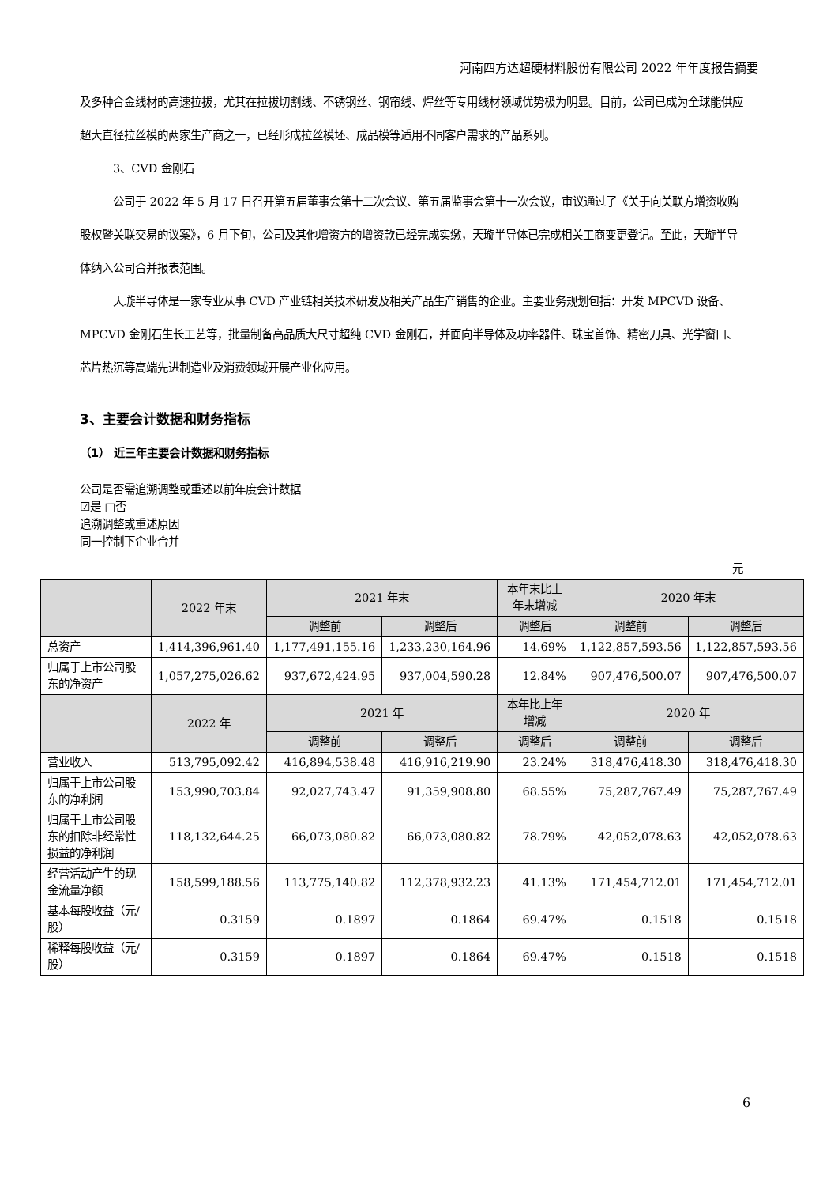河南四方达超硬材料股份有限公司 2022 年年度报告摘要
及多种合金线材的高速拉拔，尤其在拉拔切割线、不锈钢丝、钢帘线、焊丝等专用线材领域优势极为明显。目前，公司已成为全球能供应超大直径拉丝模的两家生产商之一，已经形成拉丝模坯、成品模等适用不同客户需求的产品系列。
3、CVD 金刚石
公司于 2022 年 5 月 17 日召开第五届董事会第十二次会议、第五届监事会第十一次会议，审议通过了《关于向关联方增资收购股权暨关联交易的议案》，6 月下旬，公司及其他增资方的增资款已经完成实缴，天璇半导体已完成相关工商变更登记。至此，天璇半导体纳入公司合并报表范围。
天璇半导体是一家专业从事 CVD 产业链相关技术研发及相关产品生产销售的企业。主要业务规划包括：开发 MPCVD 设备、MPCVD 金刚石生长工艺等，批量制备高品质大尺寸超纯 CVD 金刚石，并面向半导体及功率器件、珠宝首饰、精密刀具、光学窗口、芯片热沉等高端先进制造业及消费领域开展产业化应用。
3、主要会计数据和财务指标
（1） 近三年主要会计数据和财务指标
公司是否需追溯调整或重述以前年度会计数据
☑是 □否
追溯调整或重述原因
同一控制下企业合并
元
| | 2022 年末 | 2021 年末 | | 本年末比上年末增减 | 2020 年末 | |
| --- | --- | --- | --- | --- | --- | --- |
| | | 调整前 | 调整后 | 调整后 | 调整前 | 调整后 |
| 总资产 | 1,414,396,961.40 | 1,177,491,155.16 | 1,233,230,164.96 | 14.69% | 1,122,857,593.56 | 1,122,857,593.56 |
| 归属于上市公司股东的净资产 | 1,057,275,026.62 | 937,672,424.95 | 937,004,590.28 | 12.84% | 907,476,500.07 | 907,476,500.07 |
| | 2022 年 | 2021 年 | | 本年比上年增减 | 2020 年 | |
| | | 调整前 | 调整后 | 调整后 | 调整前 | 调整后 |
| 营业收入 | 513,795,092.42 | 416,894,538.48 | 416,916,219.90 | 23.24% | 318,476,418.30 | 318,476,418.30 |
| 归属于上市公司股东的净利润 | 153,990,703.84 | 92,027,743.47 | 91,359,908.80 | 68.55% | 75,287,767.49 | 75,287,767.49 |
| 归属于上市公司股东的扣除非经常性损益的净利润 | 118,132,644.25 | 66,073,080.82 | 66,073,080.82 | 78.79% | 42,052,078.63 | 42,052,078.63 |
| 经营活动产生的现金流量净额 | 158,599,188.56 | 113,775,140.82 | 112,378,932.23 | 41.13% | 171,454,712.01 | 171,454,712.01 |
| 基本每股收益（元/股） | 0.3159 | 0.1897 | 0.1864 | 69.47% | 0.1518 | 0.1518 |
| 稀释每股收益（元/股） | 0.3159 | 0.1897 | 0.1864 | 69.47% | 0.1518 | 0.1518 |
6